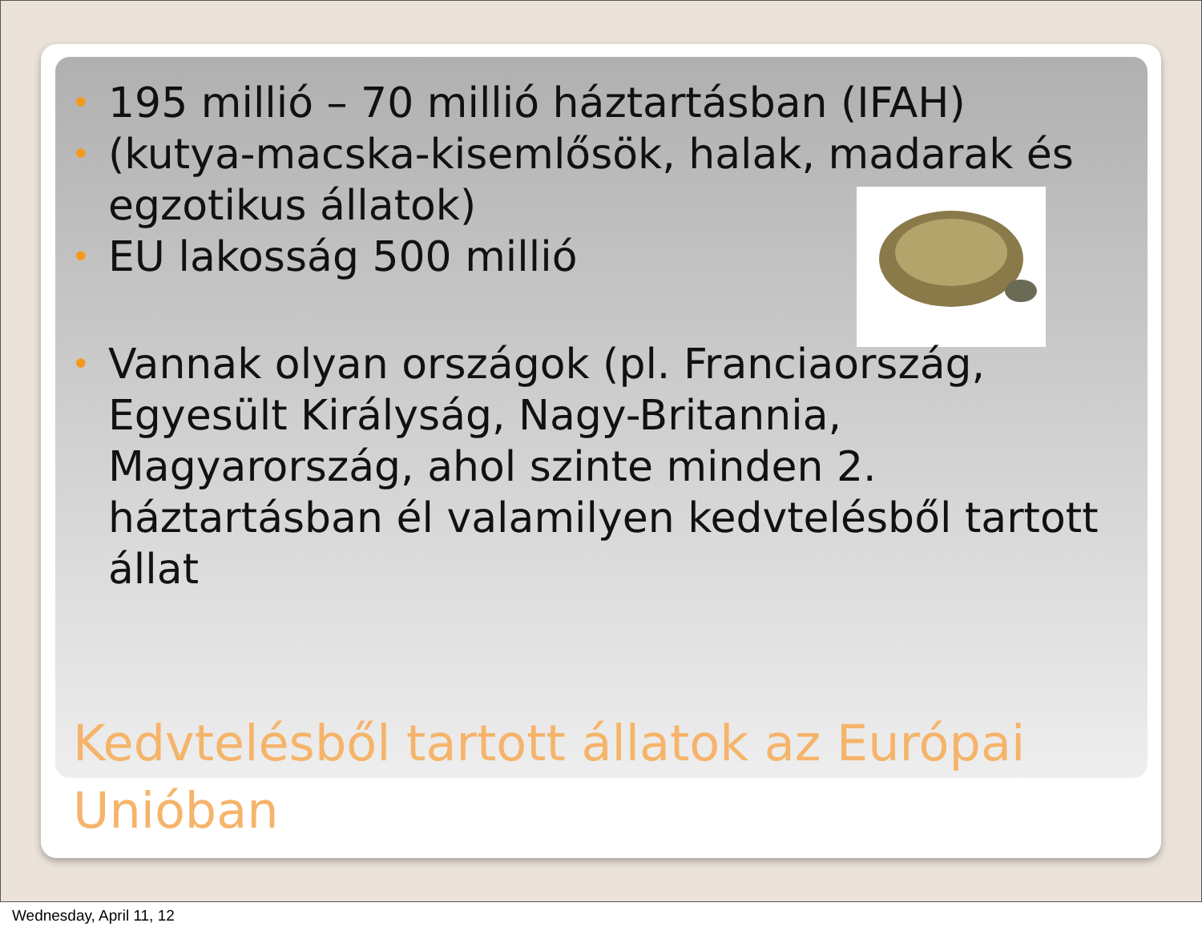• 195 millió – 70 millió háztartásban (IFAH)
• (kutya-macska-kisemlősök, halak, madarak és egzotikus állatok)
• EU lakosság 500 millió
• Vannak olyan országok (pl. Franciaország, Egyesült Királyság, Nagy-Britannia, Magyarország, ahol szinte minden 2. háztartásban él valamilyen kedvtelésből tartott állat
Kedvtelésből tartott állatok az Európai Unióban
Wednesday, April 11, 12